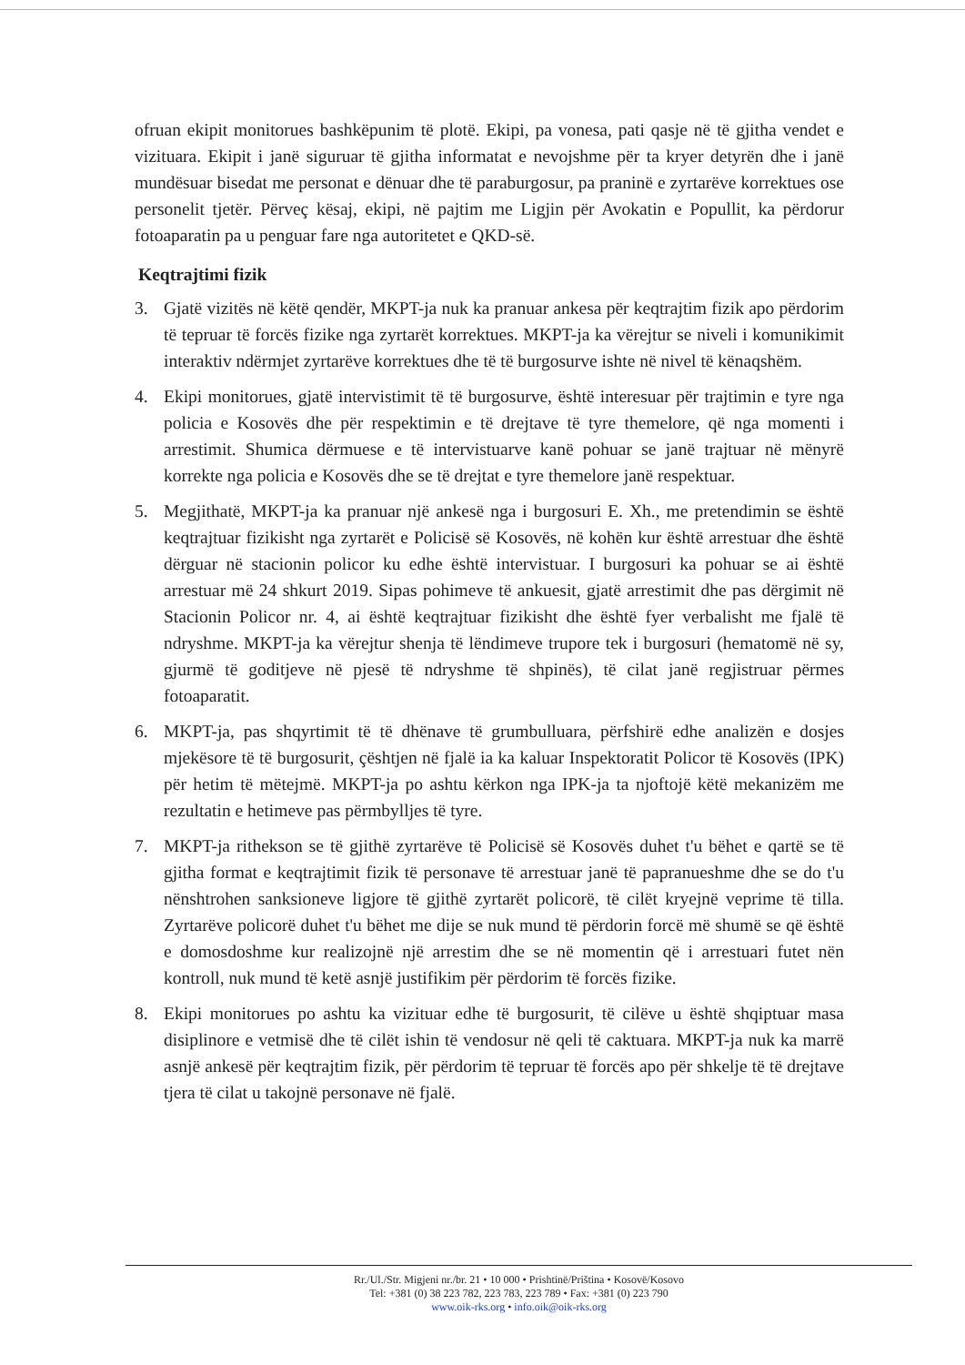ofruan ekipit monitorues bashkëpunim të plotë. Ekipi, pa vonesa, pati qasje në të gjitha vendet e vizituara. Ekipit i janë siguruar të gjitha informatat e nevojshme për ta kryer detyrën dhe i janë mundësuar bisedat me personat e dënuar dhe të paraburgosur, pa praninë e zyrtarëve korrektues ose personelit tjetër. Përveç kësaj, ekipi, në pajtim me Ligjin për Avokatin e Popullit, ka përdorur fotoaparatin pa u penguar fare nga autoritetet e QKD-së.
Keqtrajtimi fizik
3. Gjatë vizitës në këtë qendër, MKPT-ja nuk ka pranuar ankesa për keqtrajtim fizik apo përdorim të tepruar të forcës fizike nga zyrtarët korrektues. MKPT-ja ka vërejtur se niveli i komunikimit interaktiv ndërmjet zyrtarëve korrektues dhe të të burgosurve ishte në nivel të kënaqshëm.
4. Ekipi monitorues, gjatë intervistimit të të burgosurve, është interesuar për trajtimin e tyre nga policia e Kosovës dhe për respektimin e të drejtave të tyre themelore, që nga momenti i arrestimit. Shumica dërmuese e të intervistuarve kanë pohuar se janë trajtuar në mënyrë korrekte nga policia e Kosovës dhe se të drejtat e tyre themelore janë respektuar.
5. Megjithatë, MKPT-ja ka pranuar një ankesë nga i burgosuri E. Xh., me pretendimin se është keqtrajtuar fizikisht nga zyrtarët e Policisë së Kosovës, në kohën kur është arrestuar dhe është dërguar në stacionin policor ku edhe është intervistuar. I burgosuri ka pohuar se ai është arrestuar më 24 shkurt 2019. Sipas pohimeve të ankuesit, gjatë arrestimit dhe pas dërgimit në Stacionin Policor nr. 4, ai është keqtrajtuar fizikisht dhe është fyer verbalisht me fjalë të ndryshme. MKPT-ja ka vërejtur shenja të lëndimeve trupore tek i burgosuri (hematomë në sy, gjurmë të goditjeve në pjesë të ndryshme të shpinës), të cilat janë regjistruar përmes fotoaparatit.
6. MKPT-ja, pas shqyrtimit të të dhënave të grumbulluara, përfshirë edhe analizën e dosjes mjekësore të të burgosurit, çështjen në fjalë ia ka kaluar Inspektoratit Policor të Kosovës (IPK) për hetim të mëtejmë. MKPT-ja po ashtu kërkon nga IPK-ja ta njoftojë këtë mekanizëm me rezultatin e hetimeve pas përmbylljes të tyre.
7. MKPT-ja rithekson se të gjithë zyrtarëve të Policisë së Kosovës duhet t'u bëhet e qartë se të gjitha format e keqtrajtimit fizik të personave të arrestuar janë të papranueshme dhe se do t'u nënshtrohen sanksioneve ligjore të gjithë zyrtarët policorë, të cilët kryejnë veprime të tilla. Zyrtarëve policorë duhet t'u bëhet me dije se nuk mund të përdorin forcë më shumë se që është e domosdoshme kur realizojnë një arrestim dhe se në momentin që i arrestuari futet nën kontroll, nuk mund të ketë asnjë justifikim për përdorim të forcës fizike.
8. Ekipi monitorues po ashtu ka vizituar edhe të burgosurit, të cilëve u është shqiptuar masa disiplinore e vetmisë dhe të cilët ishin të vendosur në qeli të caktuara. MKPT-ja nuk ka marrë asnjë ankesë për keqtrajtim fizik, për përdorim të tepruar të forcës apo për shkelje të të drejtave tjera të cilat u takojnë personave në fjalë.
Rr./Ul./Str. Migjeni nr./br. 21 • 10 000 • Prishtinë/Priština • Kosovë/Kosovo
Tel: +381 (0) 38 223 782, 223 783, 223 789 • Fax: +381 (0) 223 790
www.oik-rks.org • info.oik@oik-rks.org